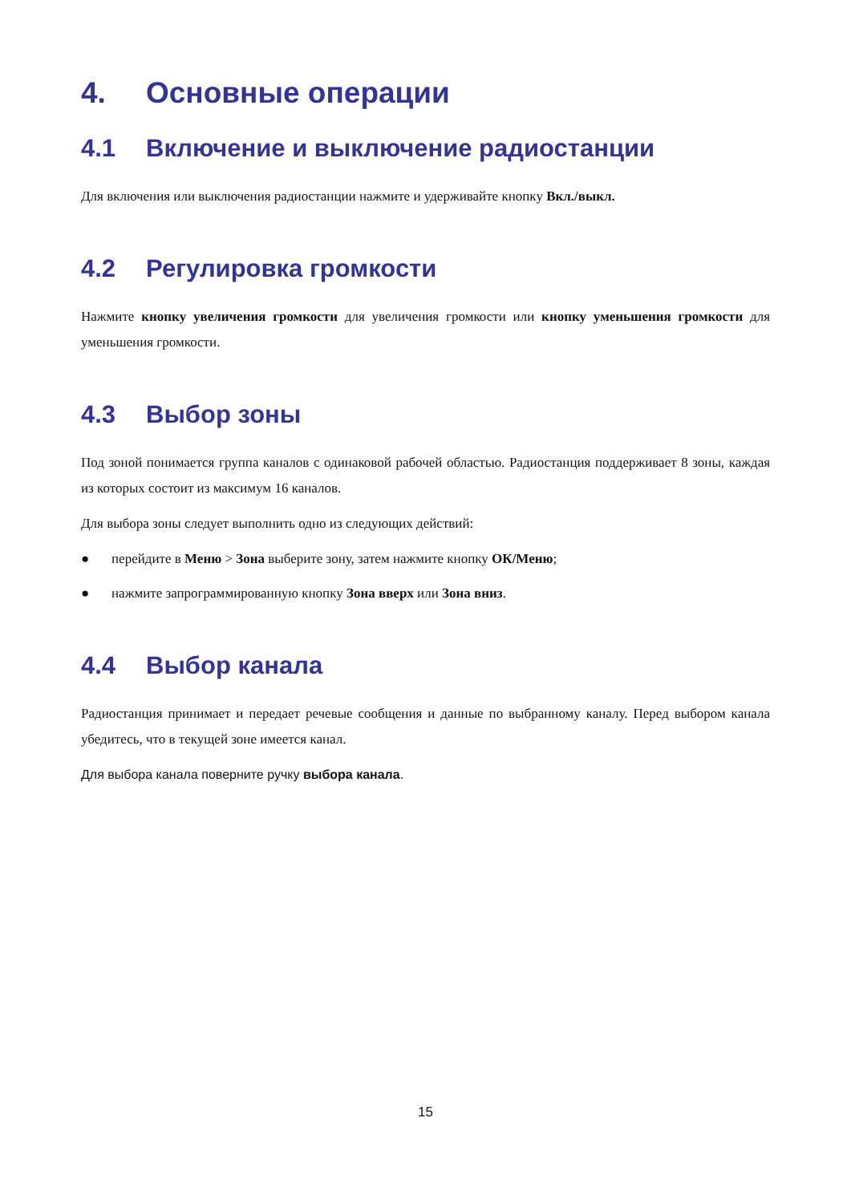4. Основные операции
4.1 Включение и выключение радиостанции
Для включения или выключения радиостанции нажмите и удерживайте кнопку Вкл./выкл.
4.2 Регулировка громкости
Нажмите кнопку увеличения громкости для увеличения громкости или кнопку уменьшения громкости для уменьшения громкости.
4.3 Выбор зоны
Под зоной понимается группа каналов с одинаковой рабочей областью. Радиостанция поддерживает 8 зоны, каждая из которых состоит из максимум 16 каналов.
Для выбора зоны следует выполнить одно из следующих действий:
● перейдите в Меню > Зона выберите зону, затем нажмите кнопку ОК/Меню;
● нажмите запрограммированную кнопку Зона вверх или Зона вниз.
4.4 Выбор канала
Радиостанция принимает и передает речевые сообщения и данные по выбранному каналу. Перед выбором канала убедитесь, что в текущей зоне имеется канал.
Для выбора канала поверните ручку выбора канала.
15